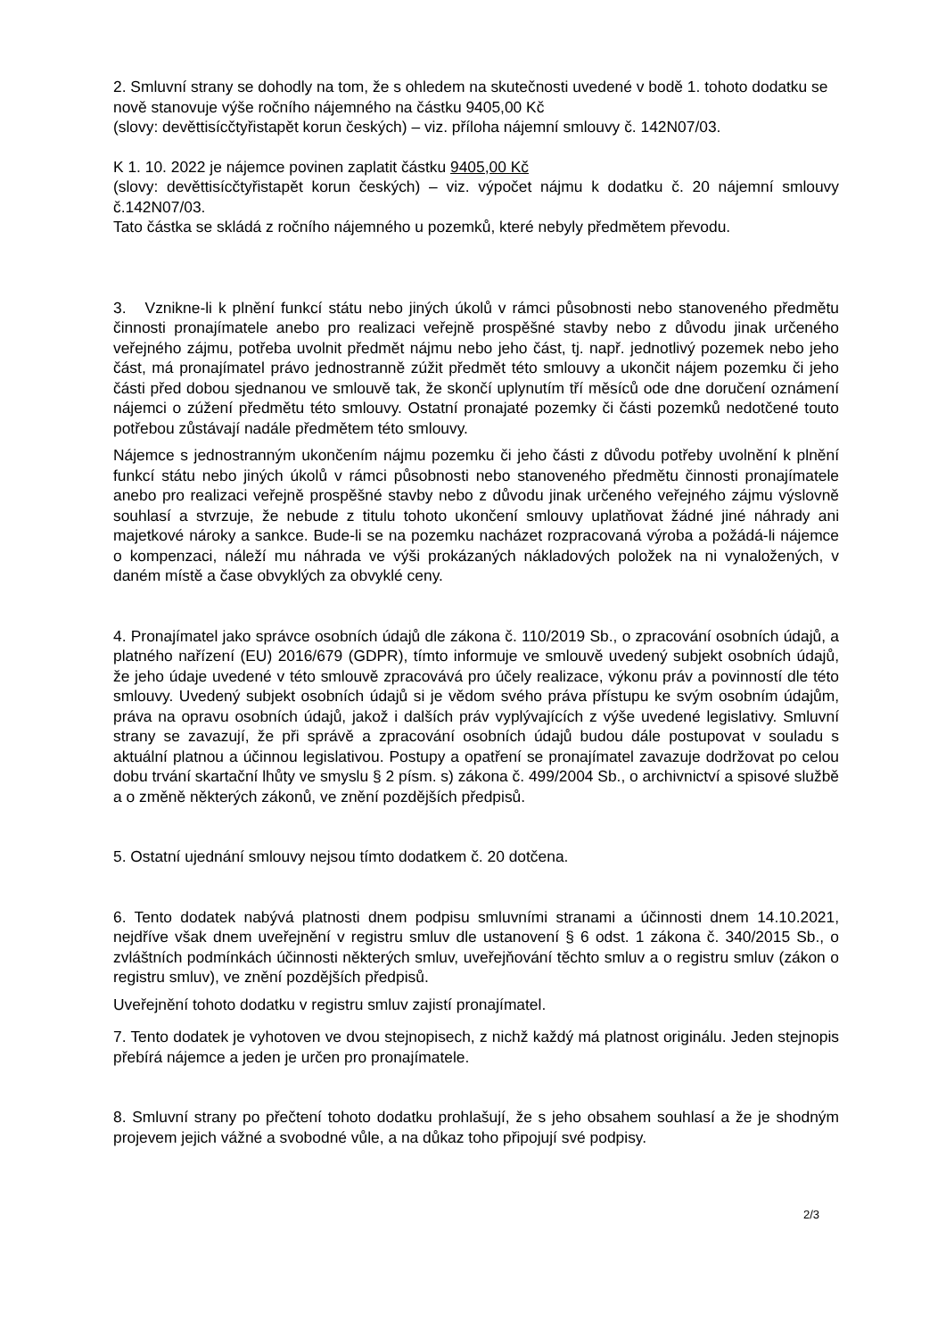2. Smluvní strany se dohodly na tom, že s ohledem na skutečnosti uvedené v bodě 1. tohoto dodatku se nově stanovuje výše ročního nájemného na částku 9405,00 Kč
(slovy: devěttisícčtyřistapět korun českých) – viz. příloha nájemní smlouvy č. 142N07/03.
K 1. 10. 2022 je nájemce povinen zaplatit částku 9405,00 Kč
(slovy: devěttisícčtyřistapět korun českých) – viz. výpočet nájmu k dodatku č. 20 nájemní smlouvy č.142N07/03.
Tato částka se skládá z ročního nájemného u pozemků, které nebyly předmětem převodu.
3. Vznikne-li k plnění funkcí státu nebo jiných úkolů v rámci působnosti nebo stanoveného předmětu činnosti pronajímatele anebo pro realizaci veřejně prospěšné stavby nebo z důvodu jinak určeného veřejného zájmu, potřeba uvolnit předmět nájmu nebo jeho část, tj. např. jednotlivý pozemek nebo jeho část, má pronajímatel právo jednostranně zúžit předmět této smlouvy a ukončit nájem pozemku či jeho části před dobou sjednanou ve smlouvě tak, že skončí uplynutím tří měsíců ode dne doručení oznámení nájemci o zúžení předmětu této smlouvy. Ostatní pronajaté pozemky či části pozemků nedotčené touto potřebou zůstávají nadále předmětem této smlouvy.
Nájemce s jednostranným ukončením nájmu pozemku či jeho části z důvodu potřeby uvolnění k plnění funkcí státu nebo jiných úkolů v rámci působnosti nebo stanoveného předmětu činnosti pronajímatele anebo pro realizaci veřejně prospěšné stavby nebo z důvodu jinak určeného veřejného zájmu výslovně souhlasí a stvrzuje, že nebude z titulu tohoto ukončení smlouvy uplatňovat žádné jiné náhrady ani majetkové nároky a sankce. Bude-li se na pozemku nacházet rozpracovaná výroba a požádá-li nájemce o kompenzaci, náleží mu náhrada ve výši prokázaných nákladových položek na ni vynaložených, v daném místě a čase obvyklých za obvyklé ceny.
4. Pronajímatel jako správce osobních údajů dle zákona č. 110/2019 Sb., o zpracování osobních údajů, a platného nařízení (EU) 2016/679 (GDPR), tímto informuje ve smlouvě uvedený subjekt osobních údajů, že jeho údaje uvedené v této smlouvě zpracovává pro účely realizace, výkonu práv a povinností dle této smlouvy. Uvedený subjekt osobních údajů si je vědom svého práva přístupu ke svým osobním údajům, práva na opravu osobních údajů, jakož i dalších práv vyplývajících z výše uvedené legislativy. Smluvní strany se zavazují, že při správě a zpracování osobních údajů budou dále postupovat v souladu s aktuální platnou a účinnou legislativou. Postupy a opatření se pronajímatel zavazuje dodržovat po celou dobu trvání skartační lhůty ve smyslu § 2 písm. s) zákona č. 499/2004 Sb., o archivnictví a spisové službě a o změně některých zákonů, ve znění pozdějších předpisů.
5. Ostatní ujednání smlouvy nejsou tímto dodatkem č. 20 dotčena.
6. Tento dodatek nabývá platnosti dnem podpisu smluvními stranami a účinnosti dnem 14.10.2021, nejdříve však dnem uveřejnění v registru smluv dle ustanovení § 6 odst. 1 zákona č. 340/2015 Sb., o zvláštních podmínkách účinnosti některých smluv, uveřejňování těchto smluv a o registru smluv (zákon o registru smluv), ve znění pozdějších předpisů.
Uveřejnění tohoto dodatku v registru smluv zajistí pronajímatel.
7. Tento dodatek je vyhotoven ve dvou stejnopisech, z nichž každý má platnost originálu. Jeden stejnopis přebírá nájemce a jeden je určen pro pronajímatele.
8. Smluvní strany po přečtení tohoto dodatku prohlašují, že s jeho obsahem souhlasí a že je shodným projevem jejich vážné a svobodné vůle, a na důkaz toho připojují své podpisy.
2/3